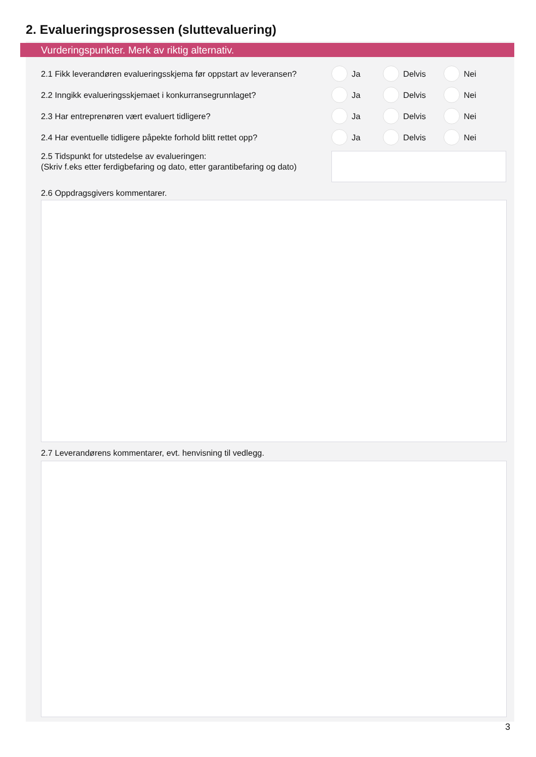2. Evalueringsprosessen (sluttevaluering)
Vurderingspunkter. Merk av riktig alternativ.
2.1 Fikk leverandøren evalueringsskjema før oppstart av leveransen?
Ja Delvis Nei
2.2 Inngikk evalueringsskjemaet i konkurransegrunnlaget? Ja Delvis Nei
2.3 Har entreprenøren vært evaluert tidligere? Ja Delvis Nei
2.4 Har eventuelle tidligere påpekte forhold blitt rettet opp?
Ja Delvis Nei
2.5 Tidspunkt for utstedelse av evalueringen:
(Skriv f.eks etter ferdigbefaring og dato, etter garantibefaring og dato)
2.6 Oppdragsgivers kommentarer.
2.7 Leverandørens kommentarer, evt. henvisning til vedlegg.
3